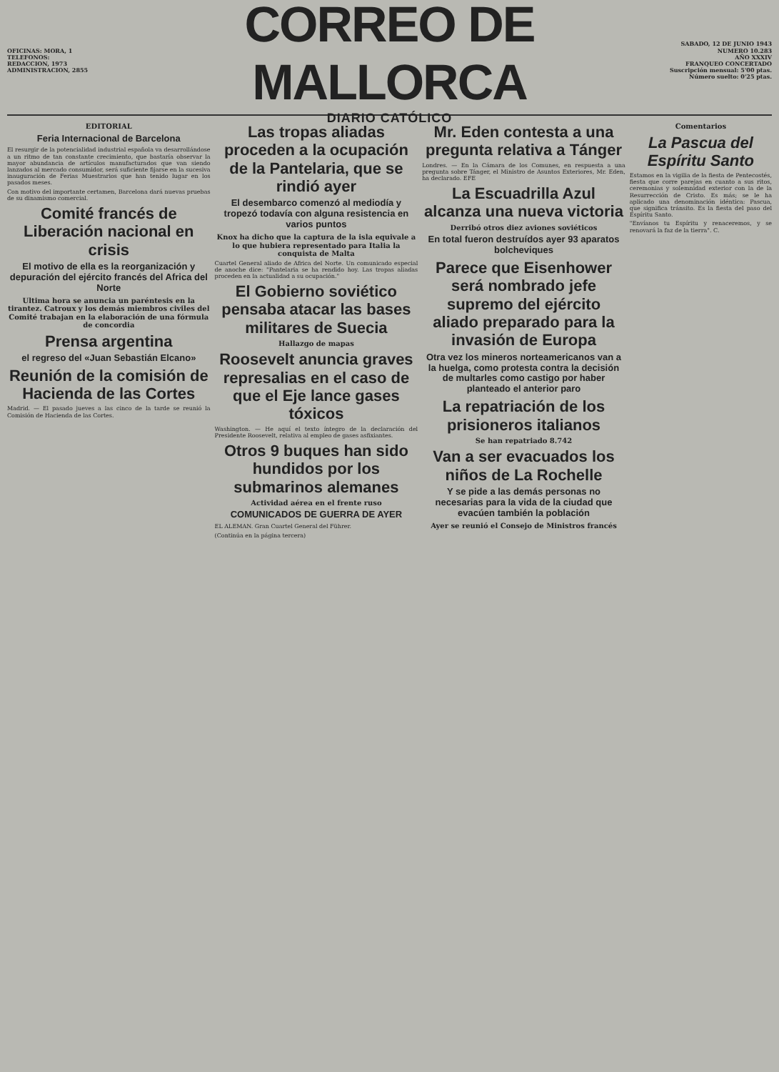OFICINAS: MORA, 1
TELEFONOS:
REDACCION, 1973
ADMINISTRACION, 2855
CORREO DE MALLORCA
DIARIO CATÓLICO
SABADO, 12 DE JUNIO 1943
NUMERO 10.283
AÑO XXXIV
FRANQUEO CONCERTADO
Suscripción mensual: 5'00 ptas.
Número suelto: 0'25 ptas.
EDITORIAL
Feria Internacional de Barcelona
El resurgir de la potencialidad industrial española va desarrollándose a un ritmo de tan constante crecimiento, que bastaría observar la mayor abundancia de artículos manufacturados que van siendo lanzados al mercado consumidor, será suficiente fijarse en la sucesiva inauguración de Ferias Muestrarios que han tenido lugar en los pasados meses.
Con motivo del importante certamen, Barcelona dará nuevas pruebas de su dinamismo comercial.
Comité francés de Liberación nacional en crisis
El motivo de ella es la reorganización y depuración del ejército francés del Africa del Norte
Ultima hora se anuncia un paréntesis en la tirantez. Catroux y los demás miembros civiles del Comité trabajan en la elaboración de una fórmula de concordia
Prensa argentina
el regreso del «Juan Sebastián Elcano»
Reunión de la comisión de Hacienda de las Cortes
Madrid. — El pasado jueves a las cinco de la tarde se reunió la Comisión de Hacienda de las Cortes.
Las tropas aliadas proceden a la ocupación de la Pantelaria, que se rindió ayer
El desembarco comenzó al mediodía y tropezó todavía con alguna resistencia en varios puntos
Knox ha dicho que la captura de la isla equivale a lo que hubiera representado para Italia la conquista de Malta
Cuartel General aliado de Africa del Norte. Un comunicado especial de anoche dice: "Pantelaria se ha rendido hoy. Las tropas aliadas proceden en la actualidad a su ocupación."
El Gobierno soviético pensaba atacar las bases militares de Suecia
Hallazgo de mapas
Roosevelt anuncia graves represalias en el caso de que el Eje lance gases tóxicos
Washington. — He aquí el texto íntegro de la declaración del Presidente Roosevelt, relativa al empleo de gases asfixiantes.
Otros 9 buques han sido hundidos por los submarinos alemanes
Actividad aérea en el frente ruso
COMUNICADOS DE GUERRA DE AYER
EL ALEMAN. Gran Cuartel General del Führer.
(Continúa en la página tercera)
Mr. Eden contesta a una pregunta relativa a Tánger
Londres. — En la Cámara de los Comunes, en respuesta a una pregunta sobre Tánger, el Ministro de Asuntos Exteriores, Mr. Eden, ha declarado. EFE
La Escuadrilla Azul alcanza una nueva victoria
Derribó otros diez aviones soviéticos
En total fueron destruídos ayer 93 aparatos bolcheviques
Parece que Eisenhower será nombrado jefe supremo del ejército aliado preparado para la invasión de Europa
Otra vez los mineros norteamericanos van a la huelga, como protesta contra la decisión de multarles como castigo por haber planteado el anterior paro
La repatriación de los prisioneros italianos
Se han repatriado 8.742
Van a ser evacuados los niños de La Rochelle
Y se pide a las demás personas no necesarias para la vida de la ciudad que evacúen también la población
Ayer se reunió el Consejo de Ministros francés
Comentarios
La Pascua del Espíritu Santo
Estamos en la vigilia de la fiesta de Pentecostés, fiesta que corre parejas en cuanto a sus ritos, ceremonias y solemnidad exterior con la de la Resurrección de Cristo. Es más; se le ha aplicado una denominación idéntica: Pascua, que significa tránsito. Es la fiesta del paso del Espíritu Santo.
"Envíanos tu Espíritu y renaceremos, y se renovará la faz de la tierra". C.